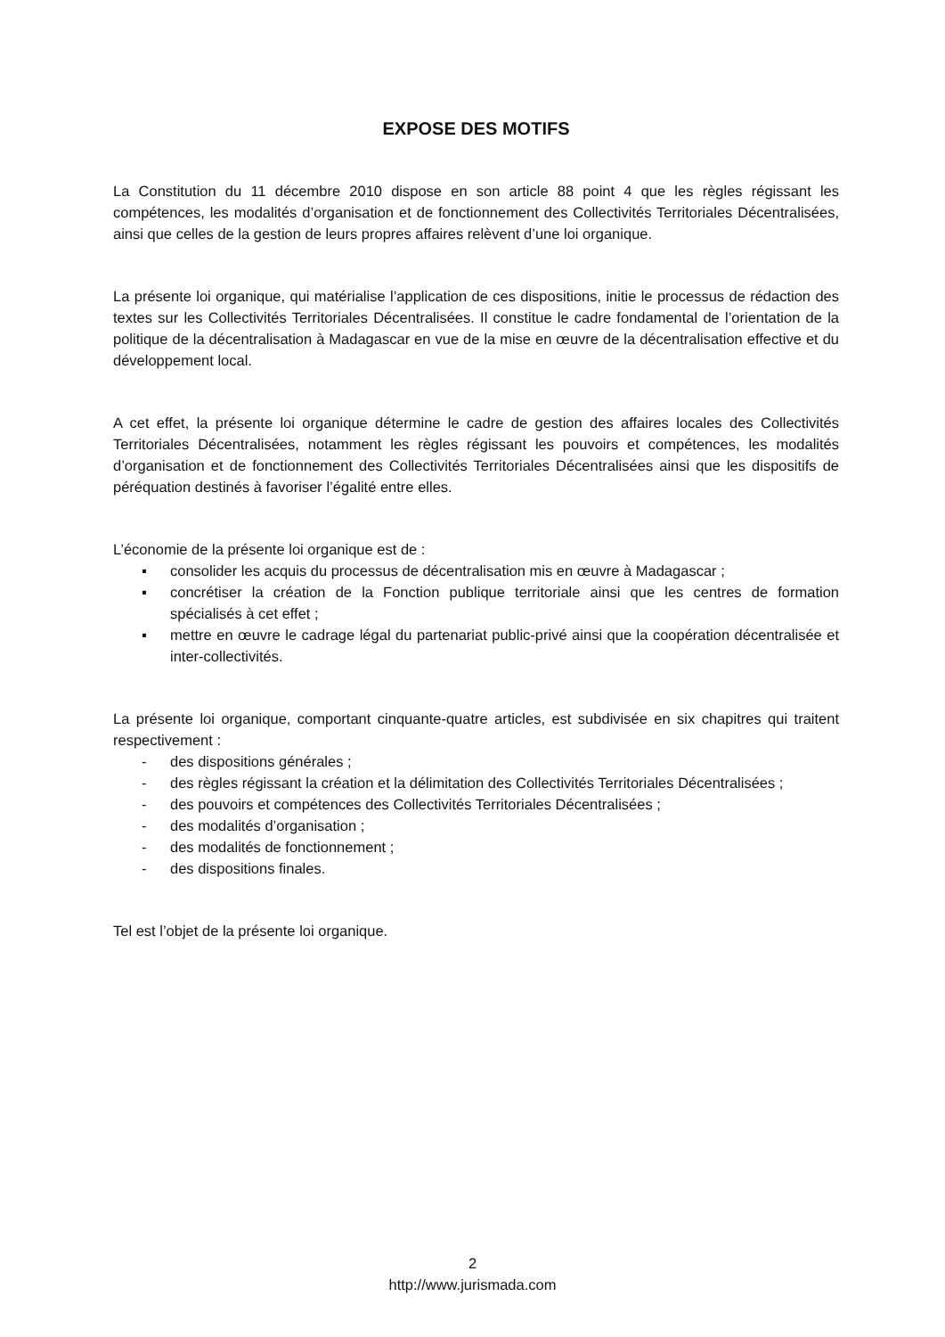EXPOSE DES MOTIFS
La Constitution du 11 décembre 2010 dispose en son article 88 point 4 que les règles régissant les compétences, les modalités d’organisation et de fonctionnement des Collectivités Territoriales Décentralisées, ainsi que celles de la gestion de leurs propres affaires relèvent d’une loi organique.
La présente loi organique, qui matérialise l’application de ces dispositions, initie le processus de rédaction des textes sur les Collectivités Territoriales Décentralisées. Il constitue le cadre fondamental de l’orientation de la politique de la décentralisation à Madagascar en vue de la mise en œuvre de la décentralisation effective et du développement local.
A cet effet, la présente loi organique détermine le cadre de gestion des affaires locales des Collectivités Territoriales Décentralisées, notamment les règles régissant les pouvoirs et compétences, les modalités d’organisation et de fonctionnement des Collectivités Territoriales Décentralisées ainsi que les dispositifs de péréquation destinés à favoriser l’égalité entre elles.
L’économie de la présente loi organique est de :
▪ consolider les acquis du processus de décentralisation mis en œuvre à Madagascar ;
▪ concrétiser la création de la Fonction publique territoriale ainsi que les centres de formation spécialisés à cet effet ;
▪ mettre en œuvre le cadrage légal du partenariat public-privé ainsi que la coopération décentralisée et inter-collectivités.
La présente loi organique, comportant cinquante-quatre articles, est subdivisée en six chapitres qui traitent respectivement :
- des dispositions générales ;
- des règles régissant la création et la délimitation des Collectivités Territoriales Décentralisées ;
- des pouvoirs et compétences des Collectivités Territoriales Décentralisées ;
- des modalités d’organisation ;
- des modalités de fonctionnement ;
- des dispositions finales.
Tel est l’objet de la présente loi organique.
2
http://www.jurismada.com